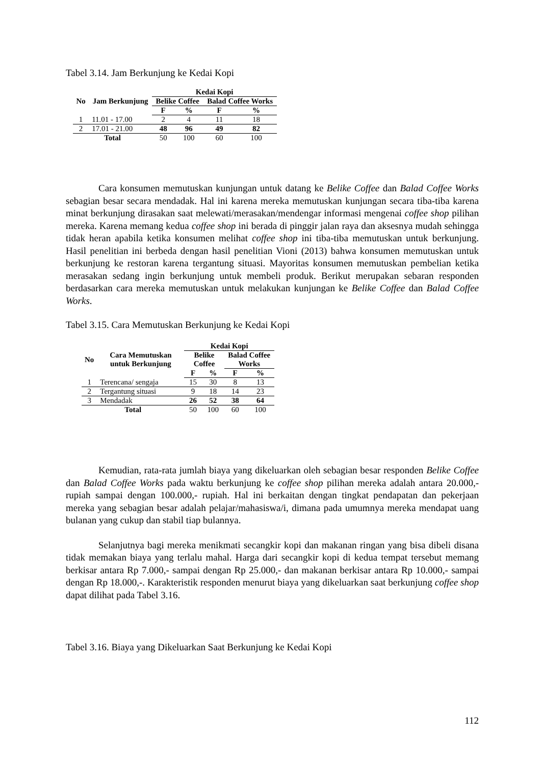Tabel 3.14. Jam Berkunjung ke Kedai Kopi
| No | Jam Berkunjung | Kedai Kopi | | | |
| --- | --- | --- | --- | --- | --- |
| | | Belike Coffee | | Balad Coffee Works | |
| | | F | % | F | % |
| 1 | 11.01 - 17.00 | 2 | 4 | 11 | 18 |
| 2 | 17.01 - 21.00 | 48 | 96 | 49 | 82 |
| Total | | 50 | 100 | 60 | 100 |
Cara konsumen memutuskan kunjungan untuk datang ke Belike Coffee dan Balad Coffee Works sebagian besar secara mendadak. Hal ini karena mereka memutuskan kunjungan secara tiba-tiba karena minat berkunjung dirasakan saat melewati/merasakan/mendengar informasi mengenai coffee shop pilihan mereka. Karena memang kedua coffee shop ini berada di pinggir jalan raya dan aksesnya mudah sehingga tidak heran apabila ketika konsumen melihat coffee shop ini tiba-tiba memutuskan untuk berkunjung. Hasil penelitian ini berbeda dengan hasil penelitian Vioni (2013) bahwa konsumen memutuskan untuk berkunjung ke restoran karena tergantung situasi. Mayoritas konsumen memutuskan pembelian ketika merasakan sedang ingin berkunjung untuk membeli produk. Berikut merupakan sebaran responden berdasarkan cara mereka memutuskan untuk melakukan kunjungan ke Belike Coffee dan Balad Coffee Works.
Tabel 3.15. Cara Memutuskan Berkunjung ke Kedai Kopi
| No | Cara Memutuskan untuk Berkunjung | Kedai Kopi | | | |
| --- | --- | --- | --- | --- | --- |
| | | Belike Coffee | | Balad Coffee Works | |
| | | F | % | F | % |
| 1 | Terencana/ sengaja | 15 | 30 | 8 | 13 |
| 2 | Tergantung situasi | 9 | 18 | 14 | 23 |
| 3 | Mendadak | 26 | 52 | 38 | 64 |
| Total | | 50 | 100 | 60 | 100 |
Kemudian, rata-rata jumlah biaya yang dikeluarkan oleh sebagian besar responden Belike Coffee dan Balad Coffee Works pada waktu berkunjung ke coffee shop pilihan mereka adalah antara 20.000,- rupiah sampai dengan 100.000,- rupiah. Hal ini berkaitan dengan tingkat pendapatan dan pekerjaan mereka yang sebagian besar adalah pelajar/mahasiswa/i, dimana pada umumnya mereka mendapat uang bulanan yang cukup dan stabil tiap bulannya.
Selanjutnya bagi mereka menikmati secangkir kopi dan makanan ringan yang bisa dibeli disana tidak memakan biaya yang terlalu mahal. Harga dari secangkir kopi di kedua tempat tersebut memang berkisar antara Rp 7.000,- sampai dengan Rp 25.000,- dan makanan berkisar antara Rp 10.000,- sampai dengan Rp 18.000,-. Karakteristik responden menurut biaya yang dikeluarkan saat berkunjung coffee shop dapat dilihat pada Tabel 3.16.
Tabel 3.16. Biaya yang Dikeluarkan Saat Berkunjung ke Kedai Kopi
112